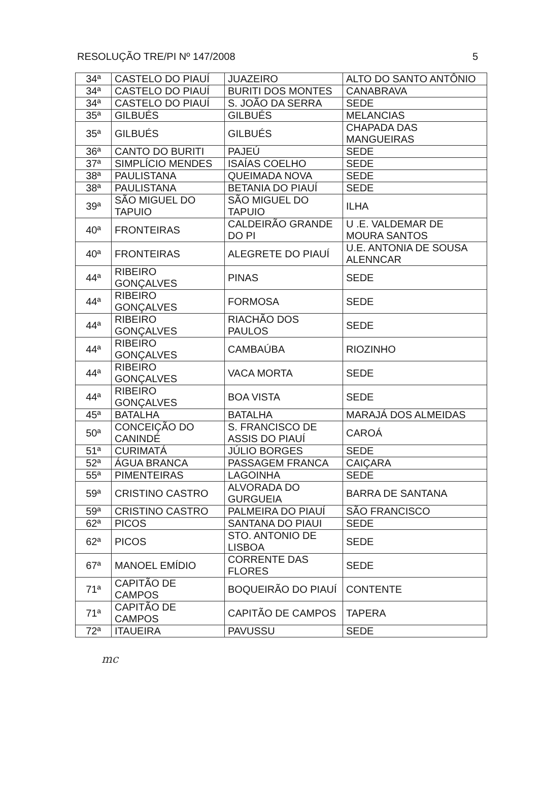RESOLUÇÃO TRE/PI Nº 147/2008 5
| 34ª | CASTELO DO PIAUÍ | JUAZEIRO | ALTO DO SANTO ANTÔNIO |
| 34ª | CASTELO DO PIAUÍ | BURITI DOS MONTES | CANABRAVA |
| 34ª | CASTELO DO PIAUÍ | S. JOÃO DA SERRA | SEDE |
| 35ª | GILBUÉS | GILBUÉS | MELANCIAS |
| 35ª | GILBUÉS | GILBUÉS | CHAPADA DAS MANGUEIRAS |
| 36ª | CANTO DO BURITI | PAJEÚ | SEDE |
| 37ª | SIMPLÍCIO MENDES | ISAÍAS COELHO | SEDE |
| 38ª | PAULISTANA | QUEIMADA NOVA | SEDE |
| 38ª | PAULISTANA | BETANIA DO PIAUÍ | SEDE |
| 39ª | SÃO MIGUEL DO TAPUIO | SÃO MIGUEL DO TAPUIO | ILHA |
| 40ª | FRONTEIRAS | CALDEIRÃO GRANDE DO PI | U .E. VALDEMAR DE MOURA SANTOS |
| 40ª | FRONTEIRAS | ALEGRETE DO PIAUÍ | U.E. ANTONIA DE SOUSA ALENNCAR |
| 44ª | RIBEIRO GONÇALVES | PINAS | SEDE |
| 44ª | RIBEIRO GONÇALVES | FORMOSA | SEDE |
| 44ª | RIBEIRO GONÇALVES | RIACHÃO DOS PAULOS | SEDE |
| 44ª | RIBEIRO GONÇALVES | CAMBAÚBA | RIOZINHO |
| 44ª | RIBEIRO GONÇALVES | VACA MORTA | SEDE |
| 44ª | RIBEIRO GONÇALVES | BOA VISTA | SEDE |
| 45ª | BATALHA | BATALHA | MARAJÁ DOS ALMEIDAS |
| 50ª | CONCEIÇÃO DO CANINDÉ | S. FRANCISCO DE ASSIS DO PIAUÍ | CAROÁ |
| 51ª | CURIMATÁ | JÚLIO BORGES | SEDE |
| 52ª | ÁGUA BRANCA | PASSAGEM FRANCA | CAIÇARA |
| 55ª | PIMENTEIRAS | LAGOINHA | SEDE |
| 59ª | CRISTINO CASTRO | ALVORADA DO GURGUEIA | BARRA DE SANTANA |
| 59ª | CRISTINO CASTRO | PALMEIRA DO PIAUÍ | SÃO FRANCISCO |
| 62ª | PICOS | SANTANA DO PIAUI | SEDE |
| 62ª | PICOS | STO. ANTONIO DE LISBOA | SEDE |
| 67ª | MANOEL EMÍDIO | CORRENTE DAS FLORES | SEDE |
| 71ª | CAPITÃO DE CAMPOS | BOQUEIRÃO DO PIAUÍ | CONTENTE |
| 71ª | CAPITÃO DE CAMPOS | CAPITÃO DE CAMPOS | TAPERA |
| 72ª | ITAUEIRA | PAVUSSU | SEDE |
mc